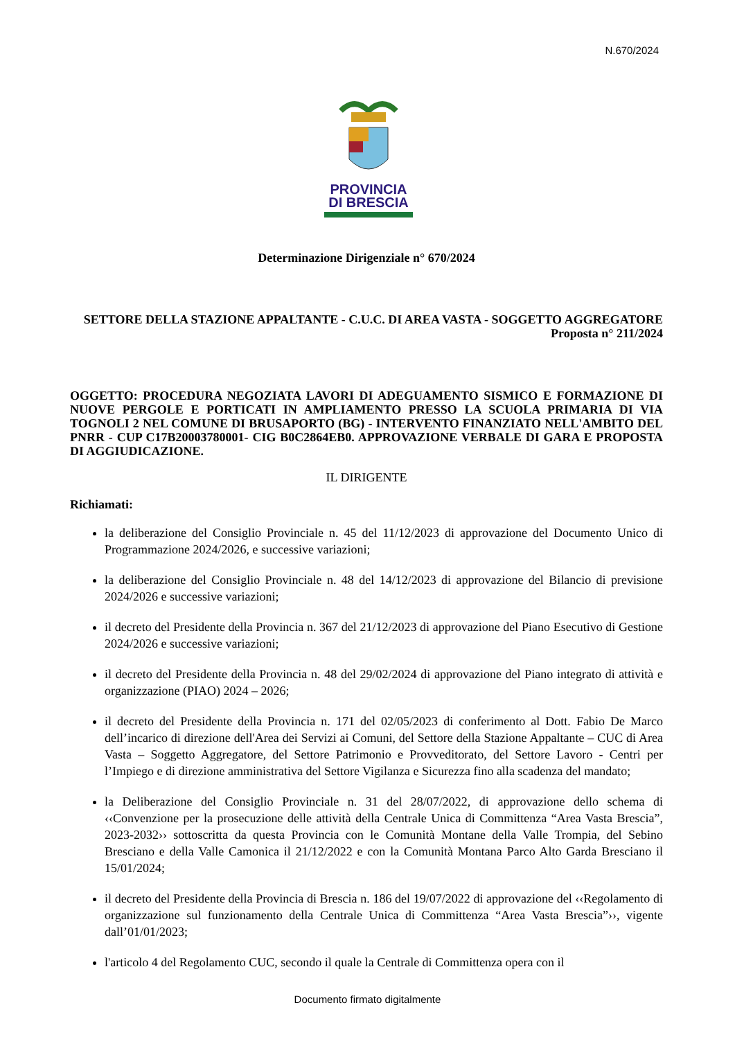N.670/2024
PROVINCIA
DI BRESCIA
Determinazione Dirigenziale n° 670/2024
SETTORE DELLA STAZIONE APPALTANTE - C.U.C. DI AREA VASTA - SOGGETTO AGGREGATORE
Proposta n° 211/2024
OGGETTO: PROCEDURA NEGOZIATA LAVORI DI ADEGUAMENTO SISMICO E FORMAZIONE DI NUOVE PERGOLE E PORTICATI IN AMPLIAMENTO PRESSO LA SCUOLA PRIMARIA DI VIA TOGNOLI 2 NEL COMUNE DI BRUSAPORTO (BG) - INTERVENTO FINANZIATO NELL'AMBITO DEL PNRR - CUP C17B20003780001- CIG B0C2864EB0. APPROVAZIONE VERBALE DI GARA E PROPOSTA DI AGGIUDICAZIONE.
IL DIRIGENTE
Richiamati:
la deliberazione del Consiglio Provinciale n. 45 del 11/12/2023 di approvazione del Documento Unico di Programmazione 2024/2026, e successive variazioni;
la deliberazione del Consiglio Provinciale n. 48 del 14/12/2023 di approvazione del Bilancio di previsione 2024/2026 e successive variazioni;
il decreto del Presidente della Provincia n. 367 del 21/12/2023 di approvazione del Piano Esecutivo di Gestione 2024/2026 e successive variazioni;
il decreto del Presidente della Provincia n. 48 del 29/02/2024 di approvazione del Piano integrato di attività e organizzazione (PIAO) 2024 – 2026;
il decreto del Presidente della Provincia n. 171 del 02/05/2023 di conferimento al Dott. Fabio De Marco dell’incarico di direzione dell'Area dei Servizi ai Comuni, del Settore della Stazione Appaltante – CUC di Area Vasta – Soggetto Aggregatore, del Settore Patrimonio e Provveditorato, del Settore Lavoro - Centri per l’Impiego e di direzione amministrativa del Settore Vigilanza e Sicurezza fino alla scadenza del mandato;
la Deliberazione del Consiglio Provinciale n. 31 del 28/07/2022, di approvazione dello schema di ‹‹Convenzione per la prosecuzione delle attività della Centrale Unica di Committenza “Area Vasta Brescia”, 2023-2032›› sottoscritta da questa Provincia con le Comunità Montane della Valle Trompia, del Sebino Bresciano e della Valle Camonica il 21/12/2022 e con la Comunità Montana Parco Alto Garda Bresciano il 15/01/2024;
il decreto del Presidente della Provincia di Brescia n. 186 del 19/07/2022 di approvazione del ‹‹Regolamento di organizzazione sul funzionamento della Centrale Unica di Committenza “Area Vasta Brescia”››, vigente dall’01/01/2023;
l'articolo 4 del Regolamento CUC, secondo il quale la Centrale di Committenza opera con il
Documento firmato digitalmente